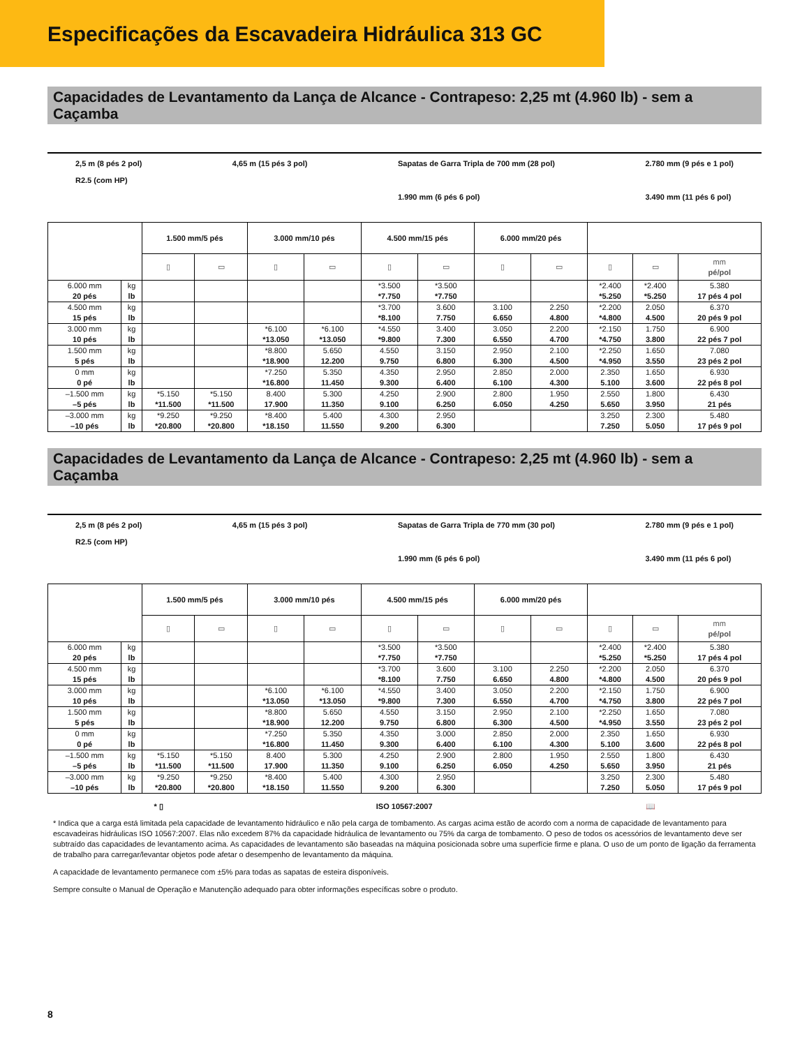Especificações da Escavadeira Hidráulica 313 GC
Capacidades de Levantamento da Lança de Alcance - Contrapeso: 2,25 mt (4.960 lb) - sem a Caçamba
2,5 m (8 pés 2 pol)
R2.5 (com HP)
4,65 m (15 pés 3 pol) Sapatas de Garra Tripla de 700 mm (28 pol)
1.990 mm (6 pés 6 pol)
2.780 mm (9 pés e 1 pol)
3.490 mm (11 pés 6 pol)
| | | 1.500 mm/5 pés | | 3.000 mm/10 pés | | 4.500 mm/15 pés | | 6.000 mm/20 pés | | | | |
| --- | --- | --- | --- | --- | --- | --- | --- | --- | --- | --- | --- | --- |
| | | ▯ | ▭ | ▯ | ▭ | ▯ | ▭ | ▯ | ▭ | ▯ | ▭ | mm pé/pol |
| 6.000 mm 20 pés | kg lb | | | | | *3.500 *7.750 | *3.500 *7.750 | | | *2.400 *5.250 | *2.400 *5.250 | 5.380 17 pés 4 pol |
| 4.500 mm 15 pés | kg lb | | | | | *3.700 *8.100 | 3.600 7.750 | 3.100 6.650 | 2.250 4.800 | *2.200 *4.800 | 2.050 4.500 | 6.370 20 pés 9 pol |
| 3.000 mm 10 pés | kg lb | | | *6.100 *13.050 | *6.100 *13.050 | *4.550 *9.800 | 3.400 7.300 | 3.050 6.550 | 2.200 4.700 | *2.150 *4.750 | 1.750 3.800 | 6.900 22 pés 7 pol |
| 1.500 mm 5 pés | kg lb | | | *8.800 *18.900 | 5.650 12.200 | 4.550 9.750 | 3.150 6.800 | 2.950 6.300 | 2.100 4.500 | *2.250 *4.950 | 1.650 3.550 | 7.080 23 pés 2 pol |
| 0 mm 0 pé | kg lb | | | *7.250 *16.800 | 5.350 11.450 | 4.350 9.300 | 2.950 6.400 | 2.850 6.100 | 2.000 4.300 | 2.350 5.100 | 1.650 3.600 | 6.930 22 pés 8 pol |
| –1.500 mm –5 pés | kg lb | *5.150 *11.500 | *5.150 *11.500 | 8.400 17.900 | 5.300 11.350 | 4.250 9.100 | 2.900 6.250 | 2.800 6.050 | 1.950 4.250 | 2.550 5.650 | 1.800 3.950 | 6.430 21 pés |
| –3.000 mm –10 pés | kg lb | *9.250 *20.800 | *9.250 *20.800 | *8.400 *18.150 | 5.400 11.550 | 4.300 9.200 | 2.950 6.300 | | | 3.250 7.250 | 2.300 5.050 | 5.480 17 pés 9 pol |
Capacidades de Levantamento da Lança de Alcance - Contrapeso: 2,25 mt (4.960 lb) - sem a Caçamba
2,5 m (8 pés 2 pol)
R2.5 (com HP)
4,65 m (15 pés 3 pol) Sapatas de Garra Tripla de 770 mm (30 pol)
1.990 mm (6 pés 6 pol)
2.780 mm (9 pés e 1 pol)
3.490 mm (11 pés 6 pol)
| | | 1.500 mm/5 pés | | 3.000 mm/10 pés | | 4.500 mm/15 pés | | 6.000 mm/20 pés | | | | |
| --- | --- | --- | --- | --- | --- | --- | --- | --- | --- | --- | --- | --- |
| | | ▯ | ▭ | ▯ | ▭ | ▯ | ▭ | ▯ | ▭ | ▯ | ▭ | mm pé/pol |
| 6.000 mm 20 pés | kg lb | | | | | *3.500 *7.750 | *3.500 *7.750 | | | *2.400 *5.250 | *2.400 *5.250 | 5.380 17 pés 4 pol |
| 4.500 mm 15 pés | kg lb | | | | | *3.700 *8.100 | 3.600 7.750 | 3.100 6.650 | 2.250 4.800 | *2.200 *4.800 | 2.050 4.500 | 6.370 20 pés 9 pol |
| 3.000 mm 10 pés | kg lb | | | *6.100 *13.050 | *6.100 *13.050 | *4.550 *9.800 | 3.400 7.300 | 3.050 6.550 | 2.200 4.700 | *2.150 *4.750 | 1.750 3.800 | 6.900 22 pés 7 pol |
| 1.500 mm 5 pés | kg lb | | | *8.800 *18.900 | 5.650 12.200 | 4.550 9.750 | 3.150 6.800 | 2.950 6.300 | 2.100 4.500 | *2.250 *4.950 | 1.650 3.550 | 7.080 23 pés 2 pol |
| 0 mm 0 pé | kg lb | | | *7.250 *16.800 | 5.350 11.450 | 4.350 9.300 | 3.000 6.400 | 2.850 6.100 | 2.000 4.300 | 2.350 5.100 | 1.650 3.600 | 6.930 22 pés 8 pol |
| –1.500 mm –5 pés | kg lb | *5.150 *11.500 | *5.150 *11.500 | 8.400 17.900 | 5.300 11.350 | 4.250 9.100 | 2.900 6.250 | 2.800 6.050 | 1.950 4.250 | 2.550 5.650 | 1.800 3.950 | 6.430 21 pés |
| –3.000 mm –10 pés | kg lb | *9.250 *20.800 | *9.250 *20.800 | *8.400 *18.150 | 5.400 11.550 | 4.300 9.200 | 2.950 6.300 | | | 3.250 7.250 | 2.300 5.050 | 5.480 17 pés 9 pol |
* ▯ ISO 10567:2007 📖
* Indica que a carga está limitada pela capacidade de levantamento hidráulico e não pela carga de tombamento. As cargas acima estão de acordo com a norma de capacidade de levantamento para escavadeiras hidráulicas ISO 10567:2007. Elas não excedem 87% da capacidade hidráulica de levantamento ou 75% da carga de tombamento. O peso de todos os acessórios de levantamento deve ser subtraído das capacidades de levantamento acima. As capacidades de levantamento são baseadas na máquina posicionada sobre uma superfície firme e plana. O uso de um ponto de ligação da ferramenta de trabalho para carregar/levantar objetos pode afetar o desempenho de levantamento da máquina.
A capacidade de levantamento permanece com ±5% para todas as sapatas de esteira disponíveis.
Sempre consulte o Manual de Operação e Manutenção adequado para obter informações específicas sobre o produto.
8